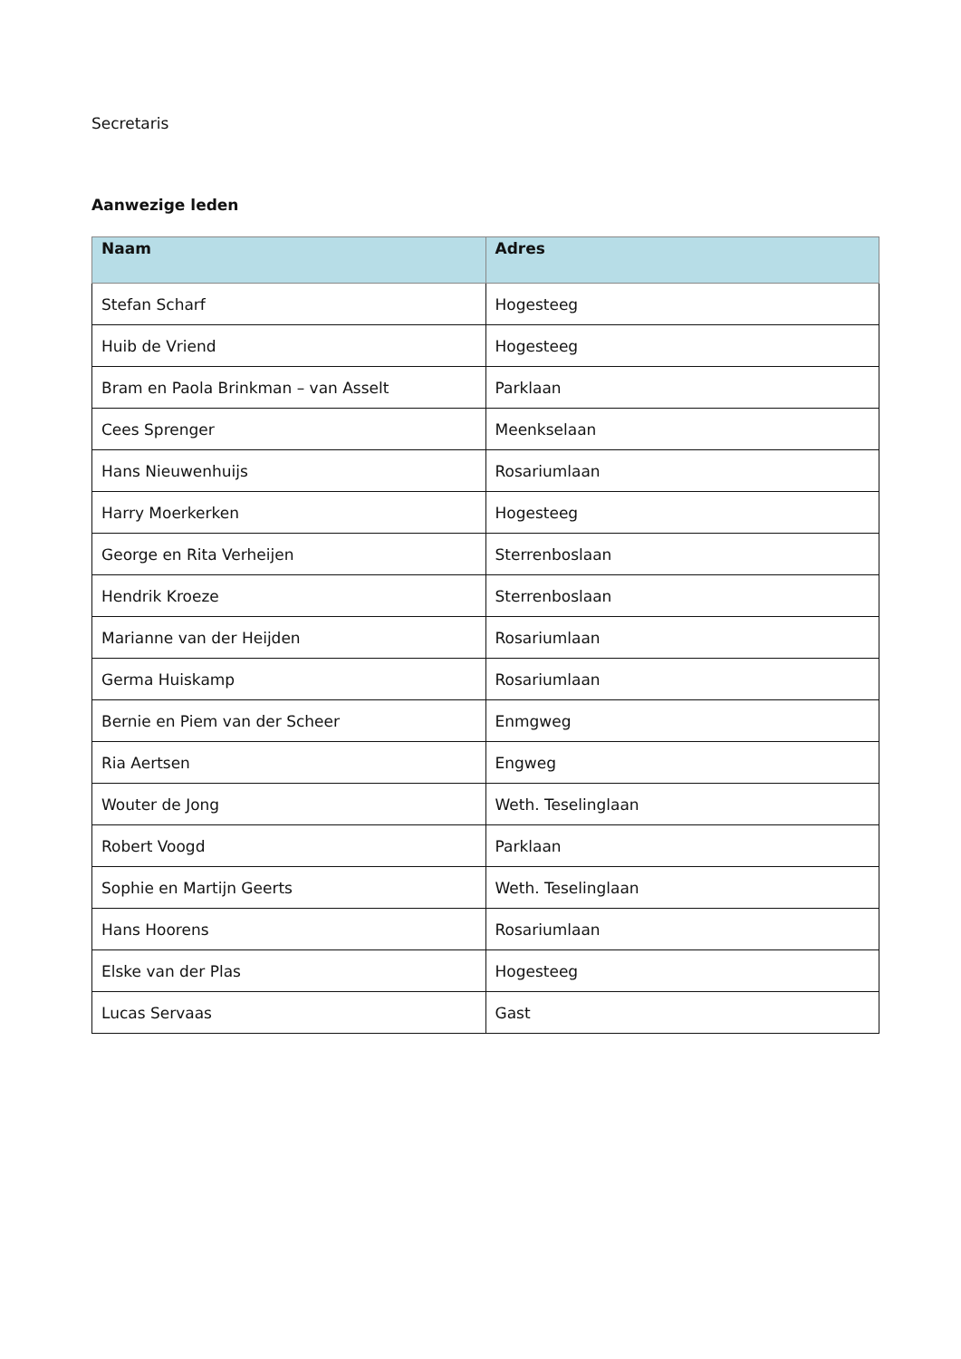Secretaris
Aanwezige leden
| Naam | Adres |
| --- | --- |
| Stefan Scharf | Hogesteeg |
| Huib de Vriend | Hogesteeg |
| Bram en Paola Brinkman – van Asselt | Parklaan |
| Cees Sprenger | Meenkselaan |
| Hans Nieuwenhuijs | Rosariumlaan |
| Harry Moerkerken | Hogesteeg |
| George en Rita Verheijen | Sterrenboslaan |
| Hendrik Kroeze | Sterrenboslaan |
| Marianne van der Heijden | Rosariumlaan |
| Germa Huiskamp | Rosariumlaan |
| Bernie en Piem van der Scheer | Enmgweg |
| Ria Aertsen | Engweg |
| Wouter de Jong | Weth. Teselinglaan |
| Robert Voogd | Parklaan |
| Sophie en Martijn Geerts | Weth. Teselinglaan |
| Hans Hoorens | Rosariumlaan |
| Elske van der Plas | Hogesteeg |
| Lucas Servaas | Gast |